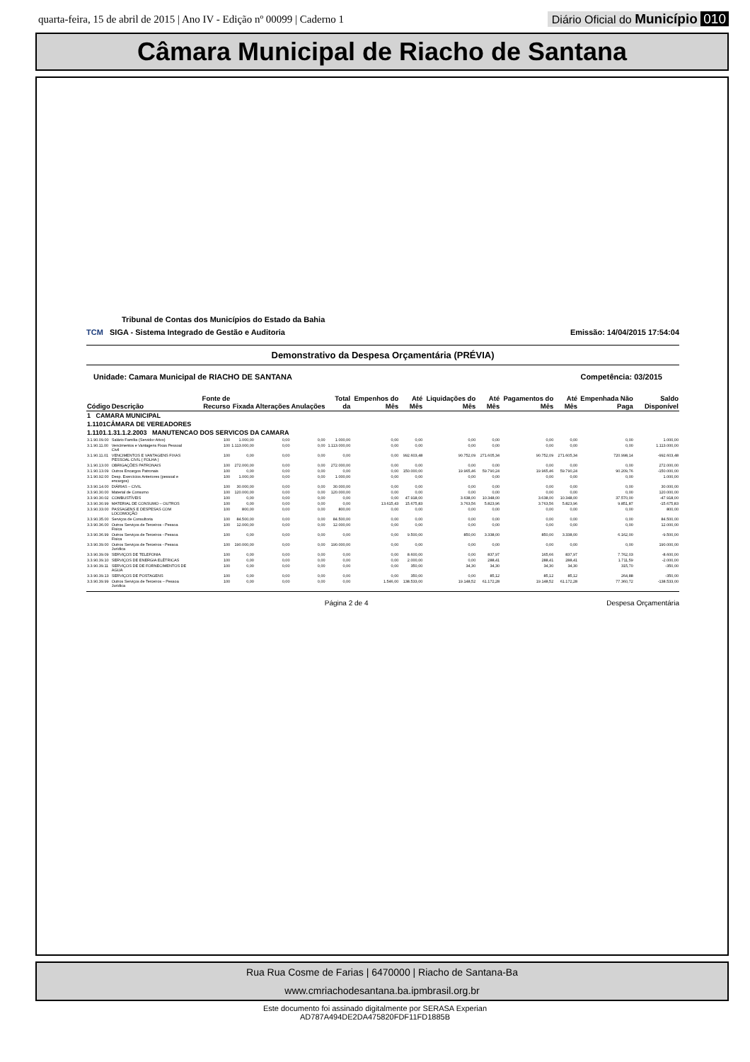quarta-feira, 15 de abril de 2015 | Ano IV - Edição nº 00099 | Caderno 1
Diário Oficial do Município 010
Câmara Municipal de Riacho de Santana
Tribunal de Contas dos Municípios do Estado da Bahia
TCM SIGA - Sistema Integrado de Gestão e Auditoria Emissão: 14/04/2015 17:54:04
Demonstrativo da Despesa Orçamentária (PRÉVIA)
Unidade: Camara Municipal de RIACHO DE SANTANA Competência: 03/2015
| Código | Descrição | Fonte de Recurso | Fixada | Alterações | Anulações | Total da | Empenhos do Mês | Até Mês | Liquidações do Mês | Até Mês | Pagamentos do Mês | Até Mês | Empenhada Não Paga | Saldo Disponível |
| --- | --- | --- | --- | --- | --- | --- | --- | --- | --- | --- | --- | --- | --- | --- |
| 1 CAMARA MUNICIPAL | | | | | | | | | | | | | | |
| 1.1101CÂMARA DE VEREADORES | | | | | | | | | | | | | | |
| 1.1101.1.31.1.2.2003 MANUTENCAO DOS SERVICOS DA CAMARA | | | | | | | | | | | | | | |
| 3.1.90.09.00 | Salário Família (Servidor Ativo) | 100 | 1.000,00 | 0,00 | 0,00 | 1.000,00 | 0,00 | 0,00 | 0,00 | 0,00 | 0,00 | 0,00 | 0,00 | 1.000,00 |
| 3.1.90.11.00 | Vencimentos e Vantagens Fixas Pessoal Civil | 100 | 1.113.000,00 | 0,00 | 0,00 | 1.113.000,00 | 0,00 | 0,00 | 0,00 | 0,00 | 0,00 | 0,00 | 0,00 | 1.113.000,00 |
| 3.1.90.11.01 | VENCIMENTOS E VANTAGENS FIXAS PESSOAL CIVIL ( FOLHA ) | 100 | 0,00 | 0,00 | 0,00 | 0,00 | 0,00 | 992.603,48 | 90.752,09 | 271.605,34 | 90.752,09 | 271.605,34 | 720.998,14 | -992.603,48 |
| 3.1.90.13.00 | OBRIGAÇÕES PATRONAIS | 100 | 272.000,00 | 0,00 | 0,00 | 272.000,00 | 0,00 | 0,00 | 0,00 | 0,00 | 0,00 | 0,00 | 0,00 | 272.000,00 |
| 3.1.90.13.09 | Outros Encargos Patronais | 100 | 0,00 | 0,00 | 0,00 | 0,00 | 0,00 | 150.000,00 | 19.965,46 | 59.790,24 | 19.965,46 | 59.790,24 | 90.209,76 | -150.000,00 |
| 3.1.90.92.00 | Desp. Exercícios Anteriores (pessoal e encargos) | 100 | 1.000,00 | 0,00 | 0,00 | 1.000,00 | 0,00 | 0,00 | 0,00 | 0,00 | 0,00 | 0,00 | 0,00 | 1.000,00 |
| 3.3.90.14.00 | DIÁRIAS – CIVIL | 100 | 30.000,00 | 0,00 | 0,00 | 30.000,00 | 0,00 | 0,00 | 0,00 | 0,00 | 0,00 | 0,00 | 0,00 | 30.000,00 |
| 3.3.90.30.00 | Material de Consumo | 100 | 120.000,00 | 0,00 | 0,00 | 120.000,00 | 0,00 | 0,00 | 0,00 | 0,00 | 0,00 | 0,00 | 0,00 | 120.000,00 |
| 3.3.90.30.02 | COMBUSTÍVEIS | 100 | 0,00 | 0,00 | 0,00 | 0,00 | 0,00 | 47.918,00 | 3.638,00 | 10.348,00 | 3.638,00 | 10.348,00 | 37.570,00 | -47.918,00 |
| 3.3.90.30.99 | MATERIAL DE CONSUMO – OUTROS | 100 | 0,00 | 0,00 | 0,00 | 0,00 | 13.615,43 | 15.675,83 | 3.763,56 | 5.823,96 | 3.763,56 | 5.823,96 | 9.851,87 | -15.675,83 |
| 3.3.90.33.00 | PASSAGENS E DESPESAS COM LOCOMOÇÃO | 100 | 800,00 | 0,00 | 0,00 | 800,00 | 0,00 | 0,00 | 0,00 | 0,00 | 0,00 | 0,00 | 0,00 | 800,00 |
| 3.3.90.35.00 | Serviços de Consultoria | 100 | 84.500,00 | 0,00 | 0,00 | 84.500,00 | 0,00 | 0,00 | 0,00 | 0,00 | 0,00 | 0,00 | 0,00 | 84.500,00 |
| 3.3.90.36.00 | Outros Serviços de Terceiros - Pessoa Física | 100 | 12.000,00 | 0,00 | 0,00 | 12.000,00 | 0,00 | 0,00 | 0,00 | 0,00 | 0,00 | 0,00 | 0,00 | 12.000,00 |
| 3.3.90.36.99 | Outros Serviços de Terceiros - Pessoa Física | 100 | 0,00 | 0,00 | 0,00 | 0,00 | 0,00 | 9.500,00 | 850,00 | 3.338,00 | 850,00 | 3.338,00 | 6.162,00 | -9.500,00 |
| 3.3.90.39.00 | Outros Serviços de Terceiros - Pessoa Jurídica | 100 | 190.000,00 | 0,00 | 0,00 | 190.000,00 | 0,00 | 0,00 | 0,00 | 0,00 | 0,00 | 0,00 | 0,00 | 190.000,00 |
| 3.3.90.39.09 | SERVIÇOS DE TELEFONIA | 100 | 0,00 | 0,00 | 0,00 | 0,00 | 0,00 | 8.600,00 | 0,00 | 837,97 | 165,66 | 837,97 | 7.762,03 | -8.600,00 |
| 3.3.90.39.10 | SERVIÇOS DE ENERGIA ELÉTRICAS | 100 | 0,00 | 0,00 | 0,00 | 0,00 | 0,00 | 2.000,00 | 0,00 | 288,41 | 288,41 | 288,41 | 1.711,59 | -2.000,00 |
| 3.3.90.39.11 | SERVIÇOS DE DE FORNECIMENTOS DE AGUA | 100 | 0,00 | 0,00 | 0,00 | 0,00 | 0,00 | 350,00 | 34,30 | 34,30 | 34,30 | 34,30 | 315,70 | -350,00 |
| 3.3.90.39.13 | SERVIÇOS DE POSTAGENS | 100 | 0,00 | 0,00 | 0,00 | 0,00 | 0,00 | 350,00 | 0,00 | 85,12 | 85,12 | 85,12 | 264,88 | -350,00 |
| 3.3.90.39.99 | Outros Serviços de Terceiros – Pessoa Jurídica | 100 | 0,00 | 0,00 | 0,00 | 0,00 | 1.546,00 | 138.533,00 | 19.148,52 | 61.172,28 | 19.148,52 | 61.172,28 | 77.360,72 | -138.533,00 |
Página 2 de 4 Despesa Orçamentária
Rua Rua Cosme de Farias | 6470000 | Riacho de Santana-Ba
www.cmriachodesantana.ba.ipmbrasil.org.br
Este documento foi assinado digitalmente por SERASA Experian
AD787A494DE2DA475820FDF11FD1885B